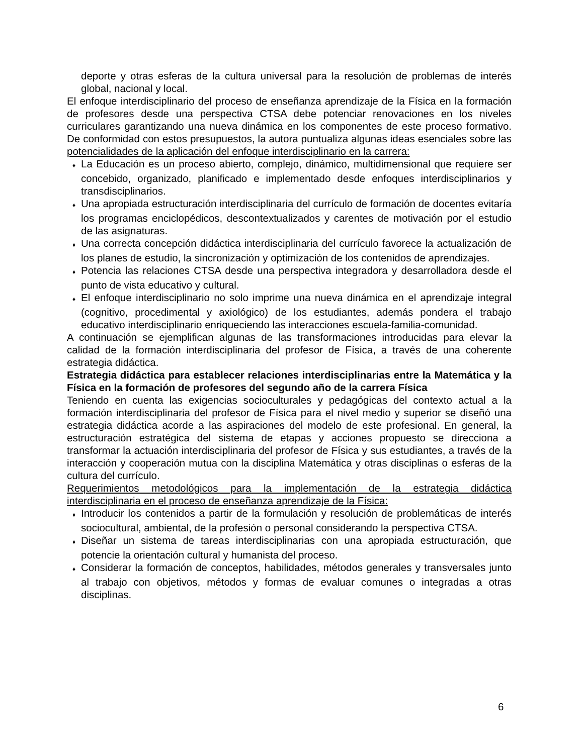deporte y otras esferas de la cultura universal para la resolución de problemas de interés global, nacional y local.
El enfoque interdisciplinario del proceso de enseñanza aprendizaje de la Física en la formación de profesores desde una perspectiva CTSA debe potenciar renovaciones en los niveles curriculares garantizando una nueva dinámica en los componentes de este proceso formativo. De conformidad con estos presupuestos, la autora puntualiza algunas ideas esenciales sobre las potencialidades de la aplicación del enfoque interdisciplinario en la carrera:
♦ La Educación es un proceso abierto, complejo, dinámico, multidimensional que requiere ser concebido, organizado, planificado e implementado desde enfoques interdisciplinarios y transdisciplinarios.
♦ Una apropiada estructuración interdisciplinaria del currículo de formación de docentes evitaría los programas enciclopédicos, descontextualizados y carentes de motivación por el estudio de las asignaturas.
♦ Una correcta concepción didáctica interdisciplinaria del currículo favorece la actualización de los planes de estudio, la sincronización y optimización de los contenidos de aprendizajes.
♦ Potencia las relaciones CTSA desde una perspectiva integradora y desarrolladora desde el punto de vista educativo y cultural.
♦ El enfoque interdisciplinario no solo imprime una nueva dinámica en el aprendizaje integral (cognitivo, procedimental y axiológico) de los estudiantes, además pondera el trabajo educativo interdisciplinario enriqueciendo las interacciones escuela-familia-comunidad.
A continuación se ejemplifican algunas de las transformaciones introducidas para elevar la calidad de la formación interdisciplinaria del profesor de Física, a través de una coherente estrategia didáctica.
Estrategia didáctica para establecer relaciones interdisciplinarias entre la Matemática y la Física en la formación de profesores del segundo año de la carrera Física
Teniendo en cuenta las exigencias socioculturales y pedagógicas del contexto actual a la formación interdisciplinaria del profesor de Física para el nivel medio y superior se diseñó una estrategia didáctica acorde a las aspiraciones del modelo de este profesional. En general, la estructuración estratégica del sistema de etapas y acciones propuesto se direcciona a transformar la actuación interdisciplinaria del profesor de Física y sus estudiantes, a través de la interacción y cooperación mutua con la disciplina Matemática y otras disciplinas o esferas de la cultura del currículo.
Requerimientos metodológicos para la implementación de la estrategia didáctica interdisciplinaria en el proceso de enseñanza aprendizaje de la Física:
♦ Introducir los contenidos a partir de la formulación y resolución de problemáticas de interés sociocultural, ambiental, de la profesión o personal considerando la perspectiva CTSA.
♦ Diseñar un sistema de tareas interdisciplinarias con una apropiada estructuración, que potencie la orientación cultural y humanista del proceso.
♦ Considerar la formación de conceptos, habilidades, métodos generales y transversales junto al trabajo con objetivos, métodos y formas de evaluar comunes o integradas a otras disciplinas.
6